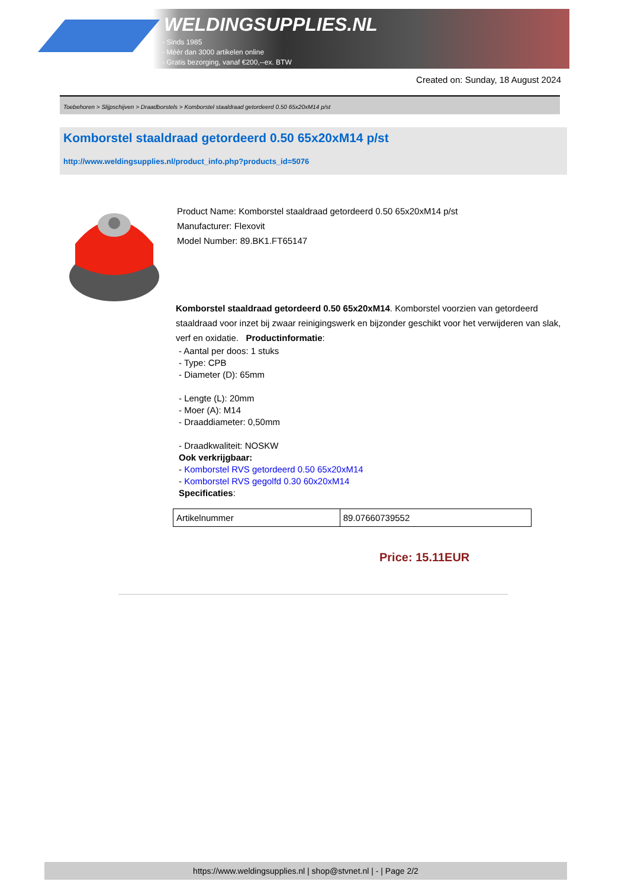WELDINGSUPPLIES.NL
- Sinds 1985
- Méér dan 3000 artikelen online
- Gratis bezorging, vanaf €200,--ex. BTW
Created on: Sunday, 18 August 2024
Toebehoren > Slijpschijven > Draadborstels > Komborstel staaldraad getordeerd 0.50 65x20xM14 p/st
Komborstel staaldraad getordeerd 0.50 65x20xM14 p/st
http://www.weldingsupplies.nl/product_info.php?products_id=5076
Product Name: Komborstel staaldraad getordeerd 0.50 65x20xM14 p/st
Manufacturer: Flexovit
Model Number: 89.BK1.FT65147
Komborstel staaldraad getordeerd 0.50 65x20xM14. Komborstel voorzien van getordeerd staaldraad voor inzet bij zwaar reinigingswerk en bijzonder geschikt voor het verwijderen van slak, verf en oxidatie. Productinformatie:
- Aantal per doos: 1 stuks
- Type: CPB
- Diameter (D): 65mm
- Lengte (L): 20mm
- Moer (A): M14
- Draaddiameter: 0,50mm
- Draadkwaliteit: NOSKW
Ook verkrijgbaar:
- Komborstel RVS getordeerd 0.50 65x20xM14
- Komborstel RVS gegolfd 0.30 60x20xM14
Specificaties:
| Artikelnummer | 89.07660739552 |
Price: 15.11EUR
https://www.weldingsupplies.nl | shop@stvnet.nl | - | Page 2/2